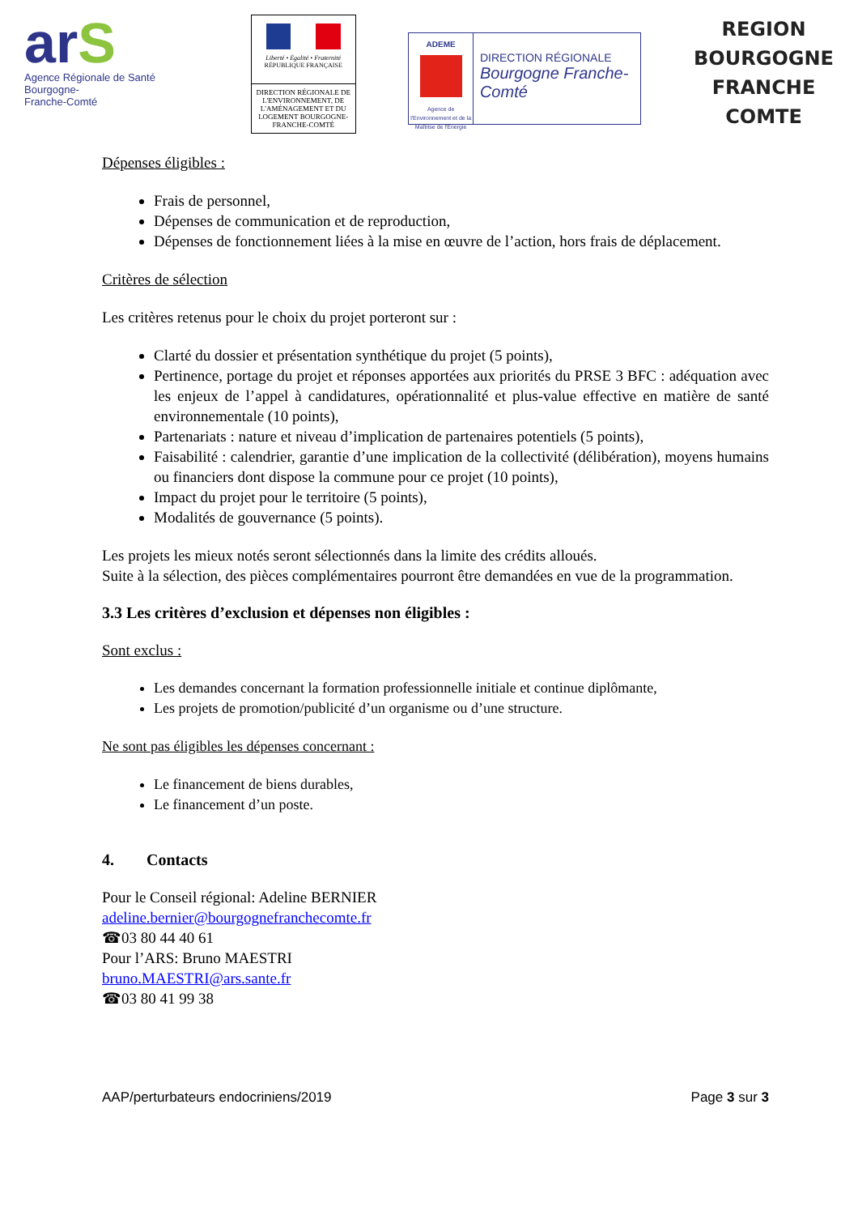arS
Agence Régionale de Santé
Bourgogne-
Franche-Comté
Liberté • Égalité • Fraternité
RÉPUBLIQUE FRANÇAISE
DIRECTION RÉGIONALE DE L'ENVIRONNEMENT, DE L'AMÉNAGEMENT ET DU LOGEMENT BOURGOGNE-FRANCHE-COMTÉ
ADEME
Agence de l'Environnement et de la Maîtrise de l'Energie
DIRECTION RÉGIONALE
Bourgogne Franche-Comté
REGION
BOURGOGNE
FRANCHE
COMTE
Dépenses éligibles :
Frais de personnel,
Dépenses de communication et de reproduction,
Dépenses de fonctionnement liées à la mise en œuvre de l’action, hors frais de déplacement.
Critères de sélection
Les critères retenus pour le choix du projet porteront sur :
Clarté du dossier et présentation synthétique du projet (5 points),
Pertinence, portage du projet et réponses apportées aux priorités du PRSE 3 BFC : adéquation avec les enjeux de l’appel à candidatures, opérationnalité et plus-value effective en matière de santé environnementale (10 points),
Partenariats : nature et niveau d’implication de partenaires potentiels (5 points),
Faisabilité : calendrier, garantie d’une implication de la collectivité (délibération), moyens humains ou financiers dont dispose la commune pour ce projet (10 points),
Impact du projet pour le territoire (5 points),
Modalités de gouvernance (5 points).
Les projets les mieux notés seront sélectionnés dans la limite des crédits alloués.
Suite à la sélection, des pièces complémentaires pourront être demandées en vue de la programmation.
3.3 Les critères d’exclusion et dépenses non éligibles :
Sont exclus :
Les demandes concernant la formation professionnelle initiale et continue diplômante,
Les projets de promotion/publicité d’un organisme ou d’une structure.
Ne sont pas éligibles les dépenses concernant :
Le financement de biens durables,
Le financement d’un poste.
4. Contacts
Pour le Conseil régional: Adeline BERNIER
adeline.bernier@bourgognefranchecomte.fr
☎03 80 44 40 61
Pour l’ARS: Bruno MAESTRI
bruno.MAESTRI@ars.sante.fr
☎03 80 41 99 38
AAP/perturbateurs endocriniens/2019 Page 3 sur 3